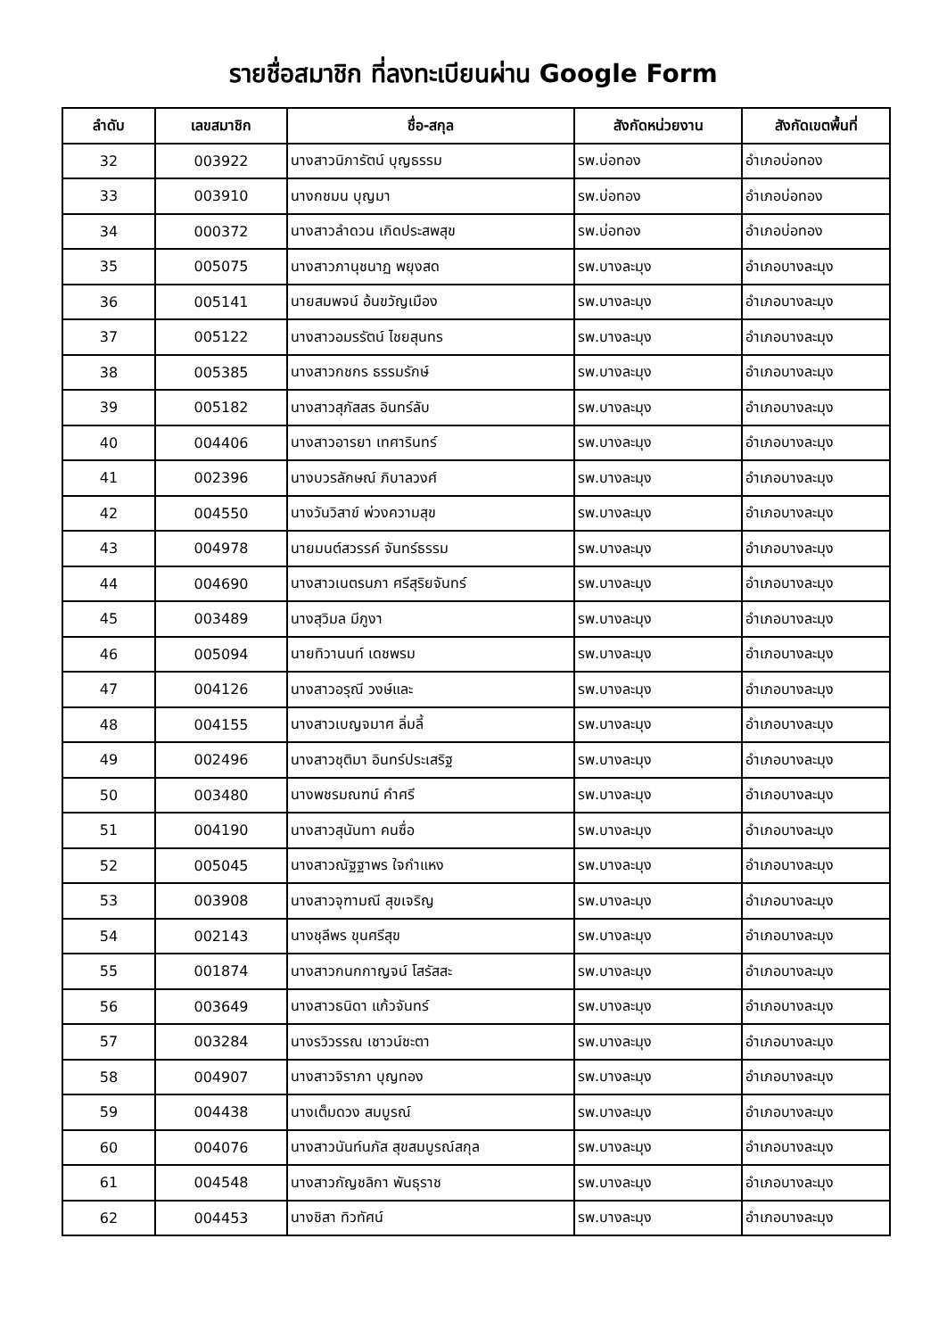รายชื่อสมาชิก ที่ลงทะเบียนผ่าน Google Form
| ลำดับ | เลขสมาชิก | ชื่อ-สกุล | สังกัดหน่วยงาน | สังกัดเขตพื้นที่ |
| --- | --- | --- | --- | --- |
| 32 | 003922 | นางสาวนิภารัตน์ บุญธรรม | รพ.บ่อทอง | อำเภอบ่อทอง |
| 33 | 003910 | นางกชมน บุญมา | รพ.บ่อทอง | อำเภอบ่อทอง |
| 34 | 000372 | นางสาวลำดวน เกิดประสพสุข | รพ.บ่อทอง | อำเภอบ่อทอง |
| 35 | 005075 | นางสาวภานุชนาฏ พยุงสด | รพ.บางละมุง | อำเภอบางละมุง |
| 36 | 005141 | นายสมพจน์ อ้นขวัญเมือง | รพ.บางละมุง | อำเภอบางละมุง |
| 37 | 005122 | นางสาวอมรรัตน์ ไชยสุนทร | รพ.บางละมุง | อำเภอบางละมุง |
| 38 | 005385 | นางสาวกชกร ธรรมรักษ์ | รพ.บางละมุง | อำเภอบางละมุง |
| 39 | 005182 | นางสาวสุภัสสร อินทร์ลับ | รพ.บางละมุง | อำเภอบางละมุง |
| 40 | 004406 | นางสาวอารยา เทศารินทร์ | รพ.บางละมุง | อำเภอบางละมุง |
| 41 | 002396 | นางบวรลักษณ์ ภิบาลวงศ์ | รพ.บางละมุง | อำเภอบางละมุง |
| 42 | 004550 | นางวันวิสาข์ พ่วงความสุข | รพ.บางละมุง | อำเภอบางละมุง |
| 43 | 004978 | นายมนต์สวรรค์ จันทร์ธรรม | รพ.บางละมุง | อำเภอบางละมุง |
| 44 | 004690 | นางสาวเนตรนภา ศรีสุริยจันทร์ | รพ.บางละมุง | อำเภอบางละมุง |
| 45 | 003489 | นางสุวิมล มีภูงา | รพ.บางละมุง | อำเภอบางละมุง |
| 46 | 005094 | นายทิวานนท์ เดชพรม | รพ.บางละมุง | อำเภอบางละมุง |
| 47 | 004126 | นางสาวอรุณี วงษ์และ | รพ.บางละมุง | อำเภอบางละมุง |
| 48 | 004155 | นางสาวเบญจมาศ ลิ่มลี้ | รพ.บางละมุง | อำเภอบางละมุง |
| 49 | 002496 | นางสาวชุติมา อินทร์ประเสริฐ | รพ.บางละมุง | อำเภอบางละมุง |
| 50 | 003480 | นางพชรมณฑน์ คำศรี | รพ.บางละมุง | อำเภอบางละมุง |
| 51 | 004190 | นางสาวสุนันทา คนซื่อ | รพ.บางละมุง | อำเภอบางละมุง |
| 52 | 005045 | นางสาวณัฐฐาพร ใจกำแหง | รพ.บางละมุง | อำเภอบางละมุง |
| 53 | 003908 | นางสาวจุฑามณี สุขเจริญ | รพ.บางละมุง | อำเภอบางละมุง |
| 54 | 002143 | นางชุลีพร ขุนศรีสุข | รพ.บางละมุง | อำเภอบางละมุง |
| 55 | 001874 | นางสาวกนกกาญจน์ โสรัสสะ | รพ.บางละมุง | อำเภอบางละมุง |
| 56 | 003649 | นางสาวธนิดา แก้วจันทร์ | รพ.บางละมุง | อำเภอบางละมุง |
| 57 | 003284 | นางรวิวรรณ เชาวน์ชะตา | รพ.บางละมุง | อำเภอบางละมุง |
| 58 | 004907 | นางสาวจิราภา บุญทอง | รพ.บางละมุง | อำเภอบางละมุง |
| 59 | 004438 | นางเต็มดวง สมบูรณ์ | รพ.บางละมุง | อำเภอบางละมุง |
| 60 | 004076 | นางสาวนันท์นภัส สุขสมบูรณ์สกุล | รพ.บางละมุง | อำเภอบางละมุง |
| 61 | 004548 | นางสาวกัญชลิกา พันธุราช | รพ.บางละมุง | อำเภอบางละมุง |
| 62 | 004453 | นางชิสา ทิวทัศน์ | รพ.บางละมุง | อำเภอบางละมุง |